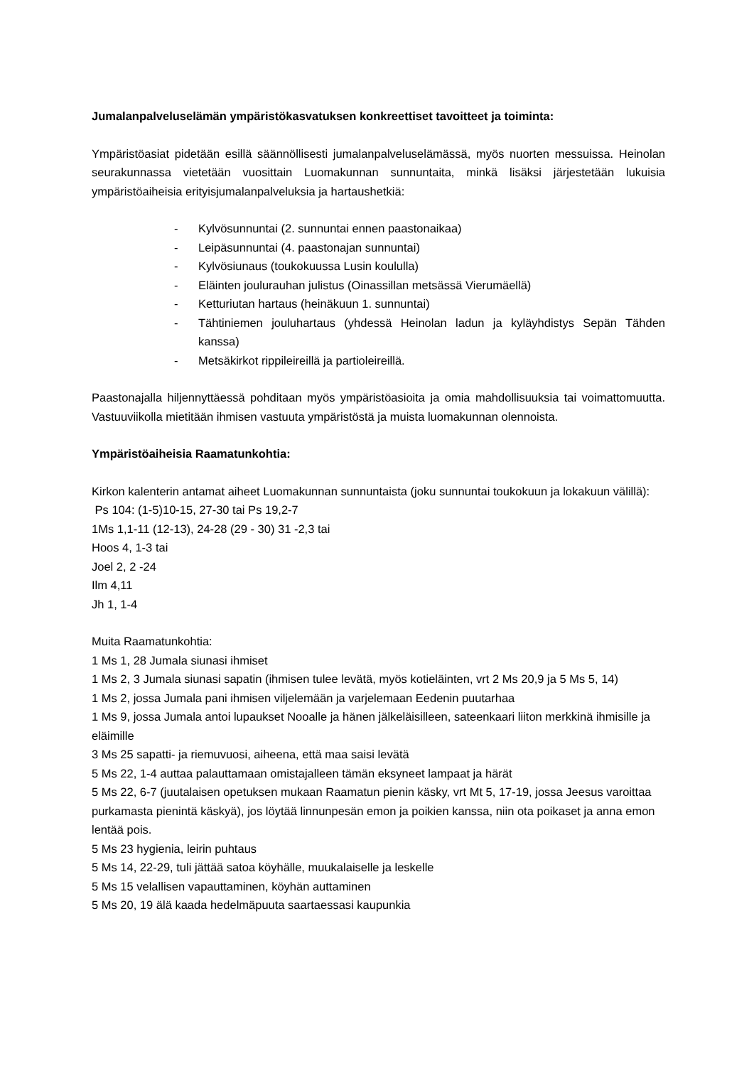Jumalanpalveluselämän ympäristökasvatuksen konkreettiset tavoitteet ja toiminta:
Ympäristöasiat pidetään esillä säännöllisesti jumalanpalveluselämässä, myös nuorten messuissa. Heinolan seurakunnassa vietetään vuosittain Luomakunnan sunnuntaita, minkä lisäksi järjestetään lukuisia ympäristöaiheisia erityisjumalanpalveluksia ja hartaushetkiä:
- Kylvösunnuntai (2. sunnuntai ennen paastonaikaa)
- Leipäsunnuntai (4. paastonajan sunnuntai)
- Kylvösiunaus (toukokuussa Lusin koululla)
- Eläinten joulurauhan julistus (Oinassillan metsässä Vierumäellä)
- Ketturiutan hartaus (heinäkuun 1. sunnuntai)
- Tähtiniemen jouluhartaus (yhdessä Heinolan ladun ja kyläyhdistys Sepän Tähden kanssa)
- Metsäkirkot rippileireillä ja partioleireillä.
Paastonajalla hiljennyttäessä pohditaan myös ympäristöasioita ja omia mahdollisuuksia tai voimattomuutta. Vastuuviikolla mietitään ihmisen vastuuta ympäristöstä ja muista luomakunnan olennoista.
Ympäristöaiheisia Raamatunkohtia:
Kirkon kalenterin antamat aiheet Luomakunnan sunnuntaista (joku sunnuntai toukokuun ja lokakuun välillä):
Ps 104: (1-5)10-15, 27-30 tai Ps 19,2-7
1Ms 1,1-11 (12-13), 24-28 (29 - 30) 31 -2,3 tai
Hoos 4, 1-3 tai
Joel 2, 2 -24
Ilm 4,11
Jh 1, 1-4
Muita Raamatunkohtia:
1 Ms 1, 28 Jumala siunasi ihmiset
1 Ms 2, 3 Jumala siunasi sapatin (ihmisen tulee levätä, myös kotieläinten, vrt 2 Ms 20,9 ja 5 Ms 5, 14)
1 Ms 2, jossa Jumala pani ihmisen viljelemään ja varjelemaan Eedenin puutarhaa
1 Ms 9, jossa Jumala antoi lupaukset Nooalle ja hänen jälkeläisilleen, sateenkaari liiton merkkinä ihmisille ja eläimille
3 Ms 25 sapatti- ja riemuvuosi, aiheena, että maa saisi levätä
5 Ms 22, 1-4 auttaa palauttamaan omistajalleen tämän eksyneet lampaat ja härät
5 Ms 22, 6-7 (juutalaisen opetuksen mukaan Raamatun pienin käsky, vrt Mt 5, 17-19, jossa Jeesus varoittaa purkamasta pienintä käskyä), jos löytää linnunpesän emon ja poikien kanssa, niin ota poikaset ja anna emon lentää pois.
5 Ms 23 hygienia, leirin puhtaus
5 Ms 14, 22-29, tuli jättää satoa köyhälle, muukalaiselle ja leskelle
5 Ms 15 velallisen vapauttaminen, köyhän auttaminen
5 Ms 20, 19 älä kaada hedelmäpuuta saartaessasi kaupunkia